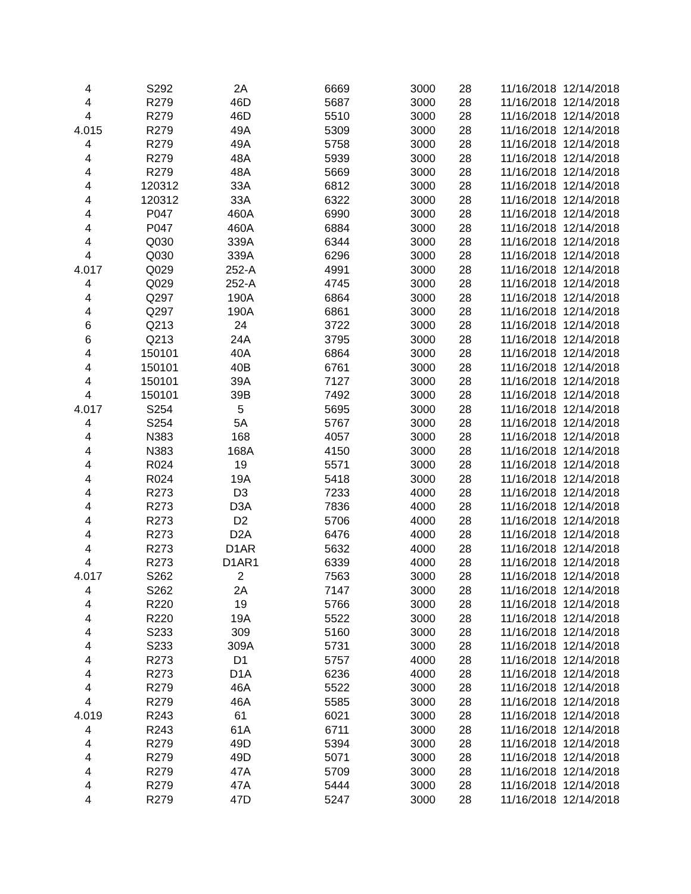| 4 | S292 | 2A | 6669 | 3000 | 28 | 11/16/2018 | 12/14/2018 |
| 4 | R279 | 46D | 5687 | 3000 | 28 | 11/16/2018 | 12/14/2018 |
| 4 | R279 | 46D | 5510 | 3000 | 28 | 11/16/2018 | 12/14/2018 |
| 4.015 | R279 | 49A | 5309 | 3000 | 28 | 11/16/2018 | 12/14/2018 |
| 4 | R279 | 49A | 5758 | 3000 | 28 | 11/16/2018 | 12/14/2018 |
| 4 | R279 | 48A | 5939 | 3000 | 28 | 11/16/2018 | 12/14/2018 |
| 4 | R279 | 48A | 5669 | 3000 | 28 | 11/16/2018 | 12/14/2018 |
| 4 | 120312 | 33A | 6812 | 3000 | 28 | 11/16/2018 | 12/14/2018 |
| 4 | 120312 | 33A | 6322 | 3000 | 28 | 11/16/2018 | 12/14/2018 |
| 4 | P047 | 460A | 6990 | 3000 | 28 | 11/16/2018 | 12/14/2018 |
| 4 | P047 | 460A | 6884 | 3000 | 28 | 11/16/2018 | 12/14/2018 |
| 4 | Q030 | 339A | 6344 | 3000 | 28 | 11/16/2018 | 12/14/2018 |
| 4 | Q030 | 339A | 6296 | 3000 | 28 | 11/16/2018 | 12/14/2018 |
| 4.017 | Q029 | 252-A | 4991 | 3000 | 28 | 11/16/2018 | 12/14/2018 |
| 4 | Q029 | 252-A | 4745 | 3000 | 28 | 11/16/2018 | 12/14/2018 |
| 4 | Q297 | 190A | 6864 | 3000 | 28 | 11/16/2018 | 12/14/2018 |
| 4 | Q297 | 190A | 6861 | 3000 | 28 | 11/16/2018 | 12/14/2018 |
| 6 | Q213 | 24 | 3722 | 3000 | 28 | 11/16/2018 | 12/14/2018 |
| 6 | Q213 | 24A | 3795 | 3000 | 28 | 11/16/2018 | 12/14/2018 |
| 4 | 150101 | 40A | 6864 | 3000 | 28 | 11/16/2018 | 12/14/2018 |
| 4 | 150101 | 40B | 6761 | 3000 | 28 | 11/16/2018 | 12/14/2018 |
| 4 | 150101 | 39A | 7127 | 3000 | 28 | 11/16/2018 | 12/14/2018 |
| 4 | 150101 | 39B | 7492 | 3000 | 28 | 11/16/2018 | 12/14/2018 |
| 4.017 | S254 | 5 | 5695 | 3000 | 28 | 11/16/2018 | 12/14/2018 |
| 4 | S254 | 5A | 5767 | 3000 | 28 | 11/16/2018 | 12/14/2018 |
| 4 | N383 | 168 | 4057 | 3000 | 28 | 11/16/2018 | 12/14/2018 |
| 4 | N383 | 168A | 4150 | 3000 | 28 | 11/16/2018 | 12/14/2018 |
| 4 | R024 | 19 | 5571 | 3000 | 28 | 11/16/2018 | 12/14/2018 |
| 4 | R024 | 19A | 5418 | 3000 | 28 | 11/16/2018 | 12/14/2018 |
| 4 | R273 | D3 | 7233 | 4000 | 28 | 11/16/2018 | 12/14/2018 |
| 4 | R273 | D3A | 7836 | 4000 | 28 | 11/16/2018 | 12/14/2018 |
| 4 | R273 | D2 | 5706 | 4000 | 28 | 11/16/2018 | 12/14/2018 |
| 4 | R273 | D2A | 6476 | 4000 | 28 | 11/16/2018 | 12/14/2018 |
| 4 | R273 | D1AR | 5632 | 4000 | 28 | 11/16/2018 | 12/14/2018 |
| 4 | R273 | D1AR1 | 6339 | 4000 | 28 | 11/16/2018 | 12/14/2018 |
| 4.017 | S262 | 2 | 7563 | 3000 | 28 | 11/16/2018 | 12/14/2018 |
| 4 | S262 | 2A | 7147 | 3000 | 28 | 11/16/2018 | 12/14/2018 |
| 4 | R220 | 19 | 5766 | 3000 | 28 | 11/16/2018 | 12/14/2018 |
| 4 | R220 | 19A | 5522 | 3000 | 28 | 11/16/2018 | 12/14/2018 |
| 4 | S233 | 309 | 5160 | 3000 | 28 | 11/16/2018 | 12/14/2018 |
| 4 | S233 | 309A | 5731 | 3000 | 28 | 11/16/2018 | 12/14/2018 |
| 4 | R273 | D1 | 5757 | 4000 | 28 | 11/16/2018 | 12/14/2018 |
| 4 | R273 | D1A | 6236 | 4000 | 28 | 11/16/2018 | 12/14/2018 |
| 4 | R279 | 46A | 5522 | 3000 | 28 | 11/16/2018 | 12/14/2018 |
| 4 | R279 | 46A | 5585 | 3000 | 28 | 11/16/2018 | 12/14/2018 |
| 4.019 | R243 | 61 | 6021 | 3000 | 28 | 11/16/2018 | 12/14/2018 |
| 4 | R243 | 61A | 6711 | 3000 | 28 | 11/16/2018 | 12/14/2018 |
| 4 | R279 | 49D | 5394 | 3000 | 28 | 11/16/2018 | 12/14/2018 |
| 4 | R279 | 49D | 5071 | 3000 | 28 | 11/16/2018 | 12/14/2018 |
| 4 | R279 | 47A | 5709 | 3000 | 28 | 11/16/2018 | 12/14/2018 |
| 4 | R279 | 47A | 5444 | 3000 | 28 | 11/16/2018 | 12/14/2018 |
| 4 | R279 | 47D | 5247 | 3000 | 28 | 11/16/2018 | 12/14/2018 |